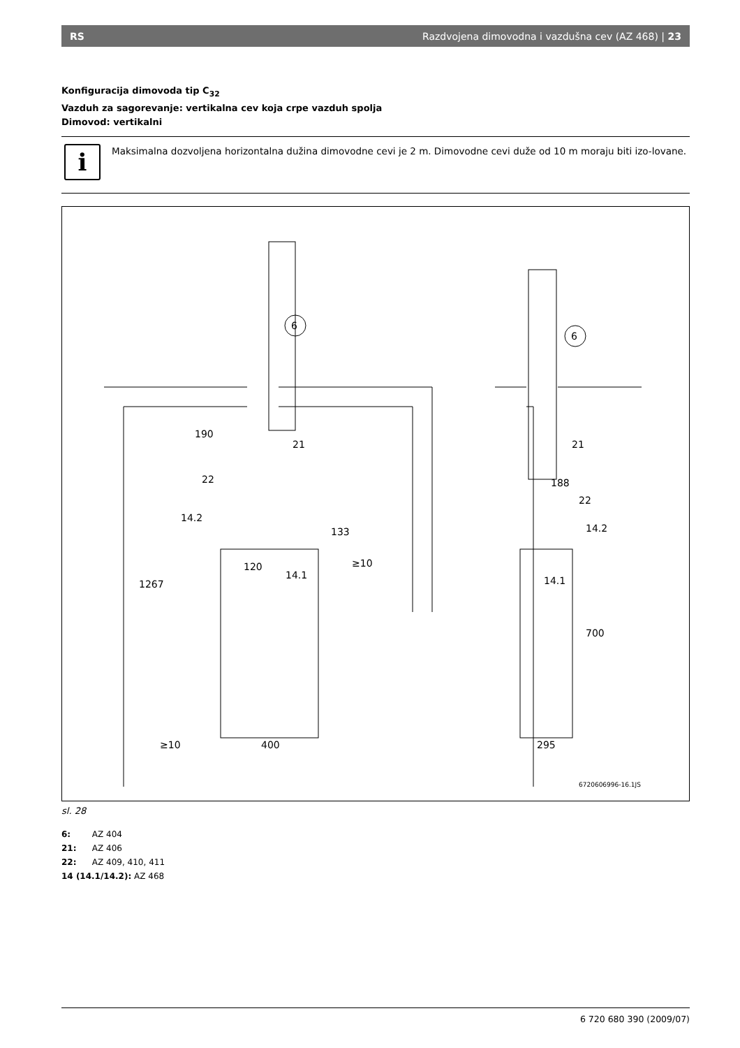RS Razdvojena dimovodna i vazdušna cev (AZ 468) | 23
Konfiguracija dimovoda tip C<sub>32</sub>
Vazduh za sagorevanje: vertikalna cev koja crpe vazduh spolja
Dimovod: vertikalni
i
Maksimalna dozvoljena horizontalna dužina dimovodne cevi je 2 m. Dimovodne cevi duže od 10 m moraju biti izo-lovane.
6
6
21
21
22
22
14.2
14.2
14.1
14.1
190
133
120
≥10
1267
≥10
400
188
700
295
6720606996-16.1JS
sl. 28
6: AZ 404
21: AZ 406
22: AZ 409, 410, 411
14 (14.1/14.2): AZ 468
6 720 680 390 (2009/07)